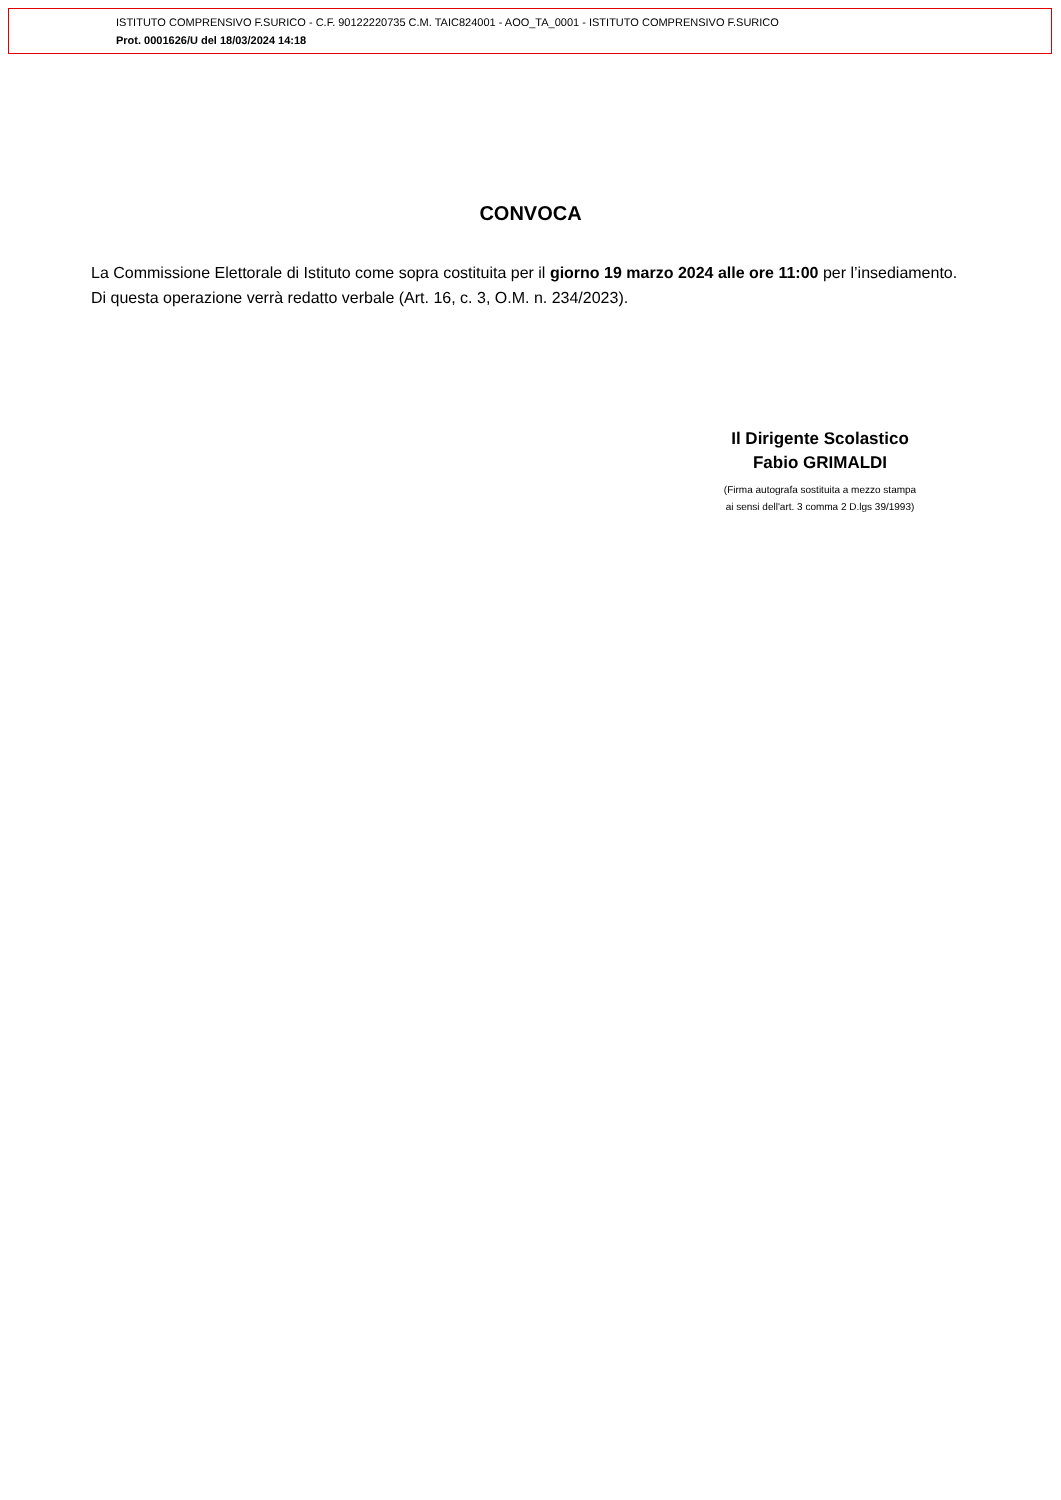ISTITUTO COMPRENSIVO F.SURICO - C.F. 90122220735 C.M. TAIC824001 - AOO_TA_0001 - ISTITUTO COMPRENSIVO F.SURICO
Prot. 0001626/U del 18/03/2024 14:18
CONVOCA
La Commissione Elettorale di Istituto come sopra costituita per il giorno 19 marzo 2024 alle ore 11:00 per l’insediamento. Di questa operazione verrà redatto verbale (Art. 16, c. 3, O.M. n. 234/2023).
Il Dirigente Scolastico
Fabio GRIMALDI
(Firma autografa sostituita a mezzo stampa
ai sensi dell'art. 3 comma 2 D.lgs 39/1993)